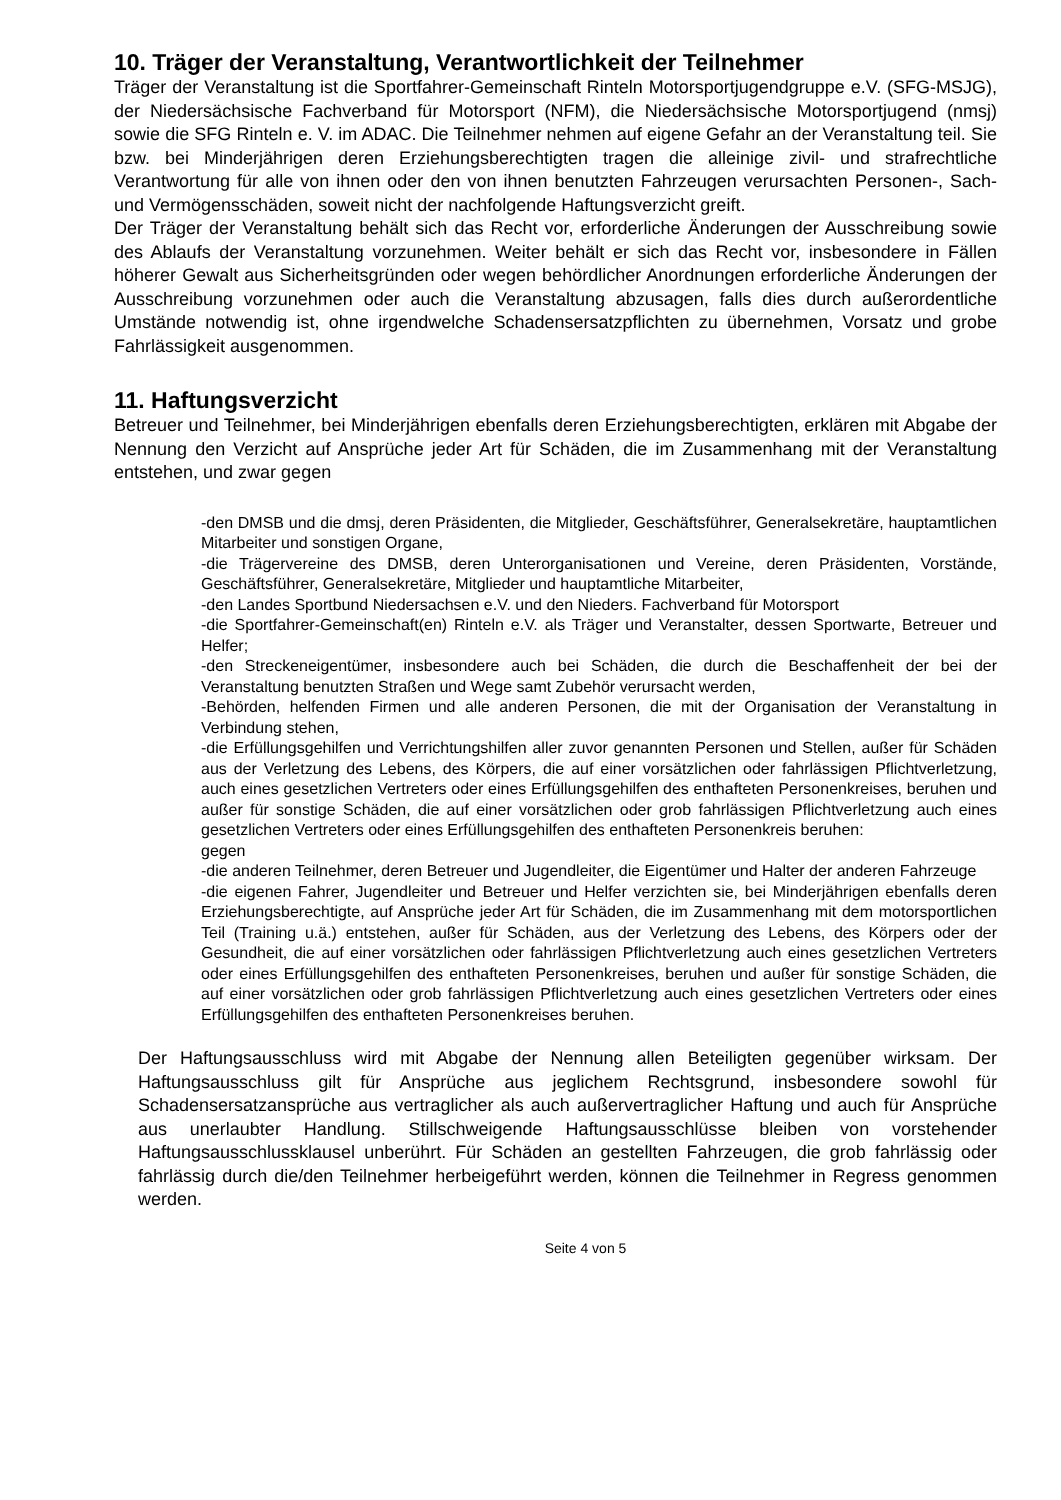10. Träger der Veranstaltung, Verantwortlichkeit der Teilnehmer
Träger der Veranstaltung ist die Sportfahrer-Gemeinschaft Rinteln Motorsportjugendgruppe e.V. (SFG-MSJG), der Niedersächsische Fachverband für Motorsport (NFM), die Niedersächsische Motorsportjugend (nmsj) sowie die SFG Rinteln e. V. im ADAC. Die Teilnehmer nehmen auf eigene Gefahr an der Veranstaltung teil. Sie bzw. bei Minderjährigen deren Erziehungsberechtigten tragen die alleinige zivil- und strafrechtliche Verantwortung für alle von ihnen oder den von ihnen benutzten Fahrzeugen verursachten Personen-, Sach- und Vermögensschäden, soweit nicht der nachfolgende Haftungsverzicht greift.
Der Träger der Veranstaltung behält sich das Recht vor, erforderliche Änderungen der Ausschreibung sowie des Ablaufs der Veranstaltung vorzunehmen. Weiter behält er sich das Recht vor, insbesondere in Fällen höherer Gewalt aus Sicherheitsgründen oder wegen behördlicher Anordnungen erforderliche Änderungen der Ausschreibung vorzunehmen oder auch die Veranstaltung abzusagen, falls dies durch außerordentliche Umstände notwendig ist, ohne irgendwelche Schadensersatzpflichten zu übernehmen, Vorsatz und grobe Fahrlässigkeit ausgenommen.
11. Haftungsverzicht
Betreuer und Teilnehmer, bei Minderjährigen ebenfalls deren Erziehungsberechtigten, erklären mit Abgabe der Nennung den Verzicht auf Ansprüche jeder Art für Schäden, die im Zusammenhang mit der Veranstaltung entstehen, und zwar gegen
-den DMSB und die dmsj, deren Präsidenten, die Mitglieder, Geschäftsführer, Generalsekretäre, hauptamtlichen Mitarbeiter und sonstigen Organe,
-die Trägervereine des DMSB, deren Unterorganisationen und Vereine, deren Präsidenten, Vorstände, Geschäftsführer, Generalsekretäre, Mitglieder und hauptamtliche Mitarbeiter,
-den Landes Sportbund Niedersachsen e.V. und den Nieders. Fachverband für Motorsport
-die Sportfahrer-Gemeinschaft(en) Rinteln e.V. als Träger und Veranstalter, dessen Sportwarte, Betreuer und Helfer;
-den Streckeneigentümer, insbesondere auch bei Schäden, die durch die Beschaffenheit der bei der Veranstaltung benutzten Straßen und Wege samt Zubehör verursacht werden,
-Behörden, helfenden Firmen und alle anderen Personen, die mit der Organisation der Veranstaltung in Verbindung stehen,
-die Erfüllungsgehilfen und Verrichtungshilfen aller zuvor genannten Personen und Stellen, außer für Schäden aus der Verletzung des Lebens, des Körpers, die auf einer vorsätzlichen oder fahrlässigen Pflichtverletzung, auch eines gesetzlichen Vertreters oder eines Erfüllungsgehilfen des enthafteten Personenkreises, beruhen und außer für sonstige Schäden, die auf einer vorsätzlichen oder grob fahrlässigen Pflichtverletzung auch eines gesetzlichen Vertreters oder eines Erfüllungsgehilfen des enthafteten Personenkreis beruhen:
gegen
-die anderen Teilnehmer, deren Betreuer und Jugendleiter, die Eigentümer und Halter der anderen Fahrzeuge
-die eigenen Fahrer, Jugendleiter und Betreuer und Helfer verzichten sie, bei Minderjährigen ebenfalls deren Erziehungsberechtigte, auf Ansprüche jeder Art für Schäden, die im Zusammenhang mit dem motorsportlichen Teil (Training u.ä.) entstehen, außer für Schäden, aus der Verletzung des Lebens, des Körpers oder der Gesundheit, die auf einer vorsätzlichen oder fahrlässigen Pflichtverletzung auch eines gesetzlichen Vertreters oder eines Erfüllungsgehilfen des enthafteten Personenkreises, beruhen und außer für sonstige Schäden, die auf einer vorsätzlichen oder grob fahrlässigen Pflichtverletzung auch eines gesetzlichen Vertreters oder eines Erfüllungsgehilfen des enthafteten Personenkreises beruhen.
Der Haftungsausschluss wird mit Abgabe der Nennung allen Beteiligten gegenüber wirksam. Der Haftungsausschluss gilt für Ansprüche aus jeglichem Rechtsgrund, insbesondere sowohl für Schadensersatzansprüche aus vertraglicher als auch außervertraglicher Haftung und auch für Ansprüche aus unerlaubter Handlung. Stillschweigende Haftungsausschlüsse bleiben von vorstehender Haftungsausschlussklausel unberührt. Für Schäden an gestellten Fahrzeugen, die grob fahrlässig oder fahrlässig durch die/den Teilnehmer herbeigeführt werden, können die Teilnehmer in Regress genommen werden.
Seite 4 von 5